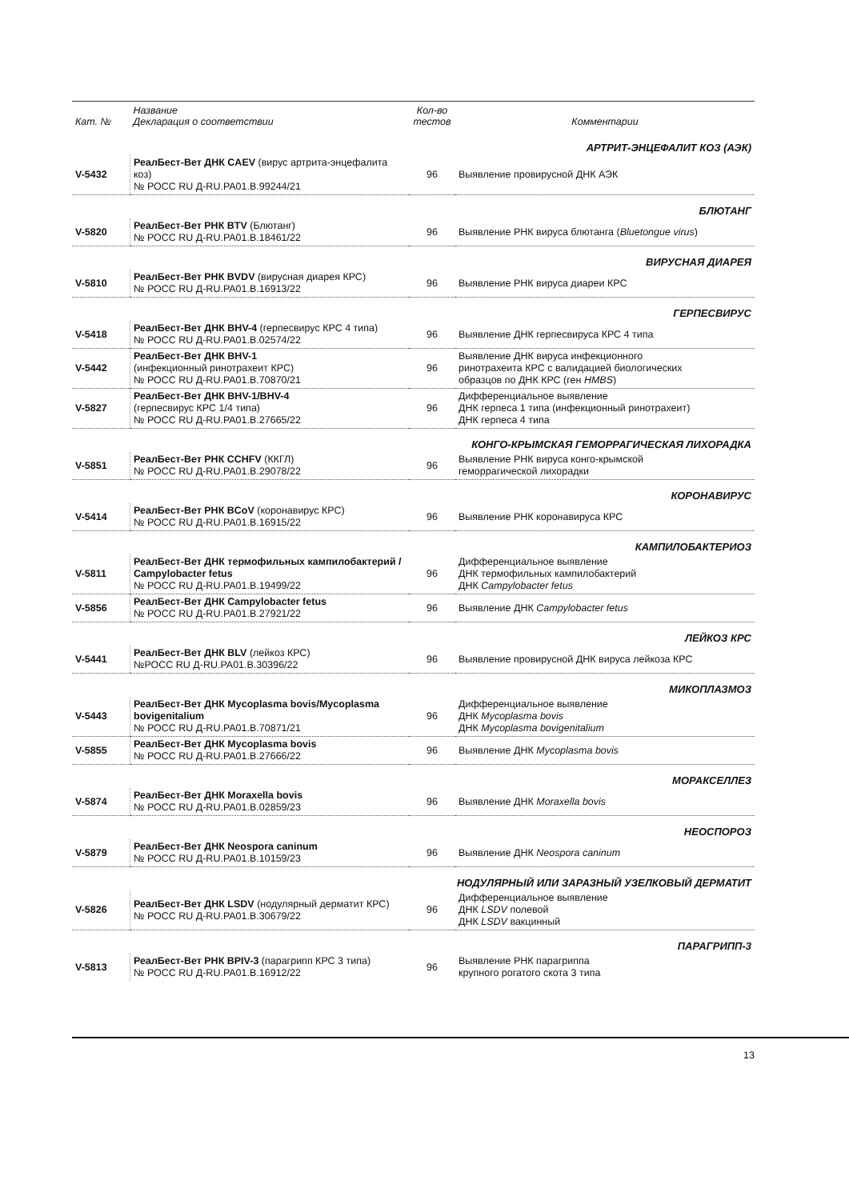| Кат. № | Название Декларация о соответствии | Кол-во тестов | Комментарии |
| --- | --- | --- | --- |
| АРТРИТ-ЭНЦЕФАЛИТ КОЗ (АЭК) | | | |
| V-5432 | РеалБест-Вет ДНК CAEV (вирус артрита-энцефалита коз) № РОСС RU Д-RU.PA01.B.99244/21 | 96 | Выявление провирусной ДНК АЭК |
| БЛЮТАНГ | | | |
| V-5820 | РеалБест-Вет РНК BTV (Блютанг) № РОСС RU Д-RU.PA01.B.18461/22 | 96 | Выявление РНК вируса блютанга ( Bluetongue virus ) |
| ВИРУСНАЯ ДИАРЕЯ | | | |
| V-5810 | РеалБест-Вет РНК BVDV (вирусная диарея КРС) № РОСС RU Д-RU.PA01.B.16913/22 | 96 | Выявление РНК вируса диареи КРС |
| ГЕРПЕСВИРУС | | | |
| V-5418 | РеалБест-Вет ДНК BHV-4 (герпесвирус КРС 4 типа) № РОСС RU Д-RU.PA01.B.02574/22 | 96 | Выявление ДНК герпесвируса КРС 4 типа |
| V-5442 | РеалБест-Вет ДНК BHV-1 (инфекционный ринотрахеит КРС) № РОСС RU Д-RU.PA01.B.70870/21 | 96 | Выявление ДНК вируса инфекционного ринотрахеита КРС с валидацией биологических образцов по ДНК КРС (ген HMBS ) |
| V-5827 | РеалБест-Вет ДНК BHV-1/BHV-4 (герпесвирус КРС 1/4 типа) № РОСС RU Д-RU.PA01.B.27665/22 | 96 | Дифференциальное выявление ДНК герпеса 1 типа (инфекционный ринотрахеит) ДНК герпеса 4 типа |
| КОНГО-КРЫМСКАЯ ГЕМОРРАГИЧЕСКАЯ ЛИХОРАДКА | | | |
| V-5851 | РеалБест-Вет РНК CCHFV (ККГЛ) № РОСС RU Д-RU.PA01.B.29078/22 | 96 | Выявление РНК вируса конго-крымской геморрагической лихорадки |
| КОРОНАВИРУС | | | |
| V-5414 | РеалБест-Вет РНК BCoV (коронавирус КРС) № РОСС RU Д-RU.PA01.B.16915/22 | 96 | Выявление РНК коронавируса КРС |
| КАМПИЛОБАКТЕРИОЗ | | | |
| V-5811 | РеалБест-Вет ДНК термофильных кампилобактерий / Campylobacter fetus № РОСС RU Д-RU.PA01.B.19499/22 | 96 | Дифференциальное выявление ДНК термофильных кампилобактерий ДНК Campylobacter fetus |
| V-5856 | РеалБест-Вет ДНК Campylobacter fetus № РОСС RU Д-RU.PA01.B.27921/22 | 96 | Выявление ДНК Campylobacter fetus |
| ЛЕЙКОЗ КРС | | | |
| V-5441 | РеалБест-Вет ДНК BLV (лейкоз КРС) №РОСС RU Д-RU.PA01.B.30396/22 | 96 | Выявление провирусной ДНК вируса лейкоза КРС |
| МИКОПЛАЗМОЗ | | | |
| V-5443 | РеалБест-Вет ДНК Mycoplasma bovis/Mycoplasma bovigenitalium № РОСС RU Д-RU.PA01.B.70871/21 | 96 | Дифференциальное выявление ДНК Mycoplasma bovis ДНК Mycoplasma bovigenitalium |
| V-5855 | РеалБест-Вет ДНК Mycoplasma bovis № РОСС RU Д-RU.PA01.B.27666/22 | 96 | Выявление ДНК Mycoplasma bovis |
| МОРАКСЕЛЛЕЗ | | | |
| V-5874 | РеалБест-Вет ДНК Moraxella bovis № РОСС RU Д-RU.PA01.B.02859/23 | 96 | Выявление ДНК Moraxella bovis |
| НЕОСПОРОЗ | | | |
| V-5879 | РеалБест-Вет ДНК Neospora caninum № РОСС RU Д-RU.PA01.B.10159/23 | 96 | Выявление ДНК Neospora caninum |
| НОДУЛЯРНЫЙ ИЛИ ЗАРАЗНЫЙ УЗЕЛКОВЫЙ ДЕРМАТИТ | | | |
| V-5826 | РеалБест-Вет ДНК LSDV (нодулярный дерматит КРС) № РОСС RU Д-RU.PA01.B.30679/22 | 96 | Дифференциальное выявление ДНК LSDV полевой ДНК LSDV вакцинный |
| ПАРАГРИПП-3 | | | |
| V-5813 | РеалБест-Вет РНК BPIV-3 (парагрипп КРС 3 типа) № РОСС RU Д-RU.PA01.B.16912/22 | 96 | Выявление РНК парагриппа крупного рогатого скота 3 типа |
13